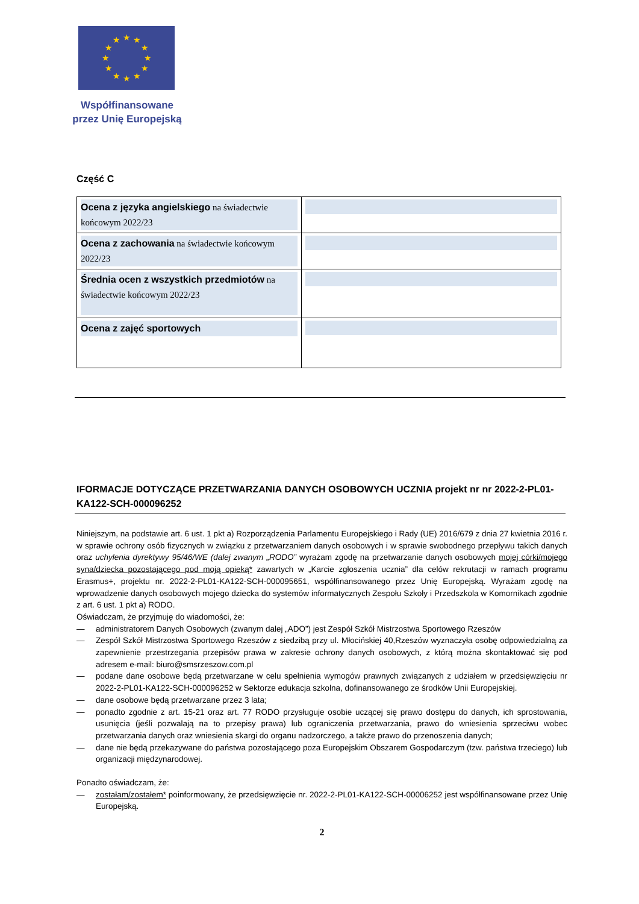★
★
★
★
★
★
★
★
★
★
★
★
Współfinansowane
przez Unię Europejską
Część C
| Ocena z języka angielskiego na świadectwie końcowym 2022/23 | |
| Ocena z zachowania na świadectwie końcowym 2022/23 | |
| Średnia ocen z wszystkich przedmiotów na świadectwie końcowym 2022/23 | |
| Ocena z zajęć sportowych | |
IFORMACJE DOTYCZĄCE PRZETWARZANIA DANYCH OSOBOWYCH UCZNIA projekt nr nr 2022-2-PL01-KA122-SCH-000096252
Niniejszym, na podstawie art. 6 ust. 1 pkt a) Rozporządzenia Parlamentu Europejskiego i Rady (UE) 2016/679 z dnia 27 kwietnia 2016 r. w sprawie ochrony osób fizycznych w związku z przetwarzaniem danych osobowych i w sprawie swobodnego przepływu takich danych oraz uchylenia dyrektywy 95/46/WE (dalej zwanym „RODO” wyrażam zgodę na przetwarzanie danych osobowych mojej córki/mojego syna/dziecka pozostającego pod moją opieką* zawartych w „Karcie zgłoszenia ucznia” dla celów rekrutacji w ramach programu Erasmus+, projektu nr. 2022-2-PL01-KA122-SCH-000095651, współfinansowanego przez Unię Europejską. Wyrażam zgodę na wprowadzenie danych osobowych mojego dziecka do systemów informatycznych Zespołu Szkoły i Przedszkola w Komornikach zgodnie z art. 6 ust. 1 pkt a) RODO.
Oświadczam, że przyjmuję do wiadomości, że:
— administratorem Danych Osobowych (zwanym dalej „ADO”) jest Zespół Szkół Mistrzostwa Sportowego Rzeszów
— Zespół Szkół Mistrzostwa Sportowego Rzeszów z siedzibą przy ul. Młocińskiej 40,Rzeszów wyznaczyła osobę odpowiedzialną za zapewnienie przestrzegania przepisów prawa w zakresie ochrony danych osobowych, z którą można skontaktować się pod adresem e-mail: biuro@smsrzeszow.com.pl
— podane dane osobowe będą przetwarzane w celu spełnienia wymogów prawnych związanych z udziałem w przedsięwzięciu nr 2022-2-PL01-KA122-SCH-000096252 w Sektorze edukacja szkolna, dofinansowanego ze środków Unii Europejskiej.
— dane osobowe będą przetwarzane przez 3 lata;
— ponadto zgodnie z art. 15-21 oraz art. 77 RODO przysługuje osobie uczącej się prawo dostępu do danych, ich sprostowania, usunięcia (jeśli pozwalają na to przepisy prawa) lub ograniczenia przetwarzania, prawo do wniesienia sprzeciwu wobec przetwarzania danych oraz wniesienia skargi do organu nadzorczego, a także prawo do przenoszenia danych;
— dane nie będą przekazywane do państwa pozostającego poza Europejskim Obszarem Gospodarczym (tzw. państwa trzeciego) lub organizacji międzynarodowej.
Ponadto oświadczam, że:
— zostałam/zostałem* poinformowany, że przedsięwzięcie nr. 2022-2-PL01-KA122-SCH-00006252 jest współfinansowane przez Unię Europejską.
2